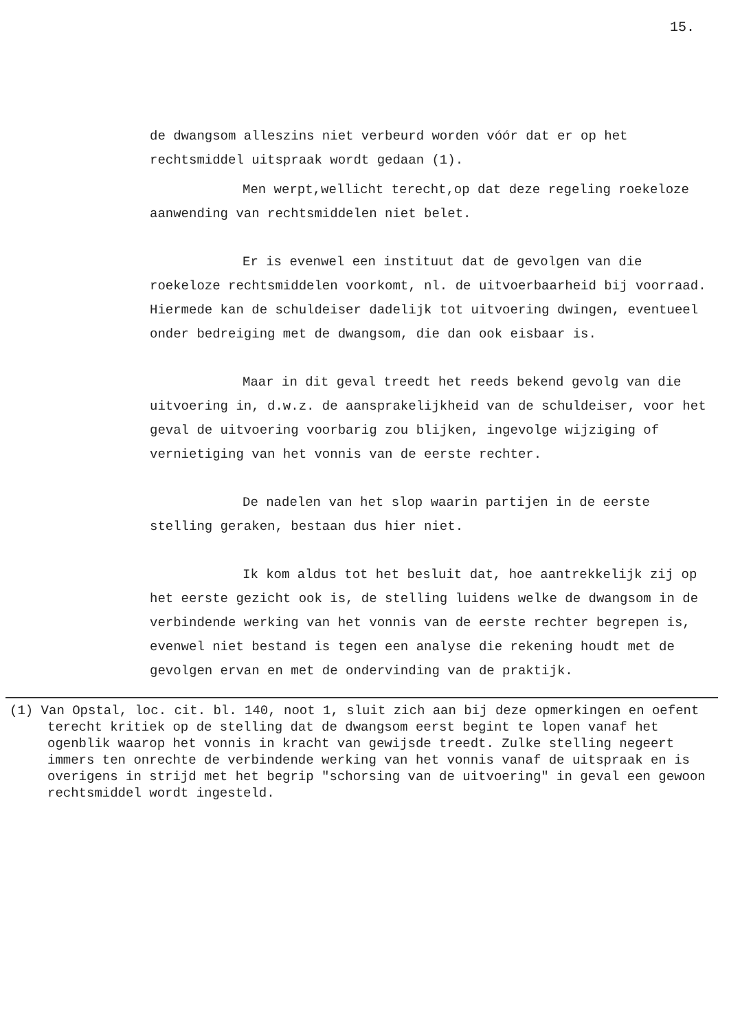15.
de dwangsom alleszins niet verbeurd worden vóór dat er op het rechtsmiddel uitspraak wordt gedaan (1).
Men werpt,wellicht terecht,op dat deze regeling roekeloze aanwending van rechtsmiddelen niet belet.
Er is evenwel een instituut dat de gevolgen van die roekeloze rechtsmiddelen voorkomt, nl. de uitvoerbaarheid bij voorraad. Hiermede kan de schuldeiser dadelijk tot uitvoering dwingen, eventueel onder bedreiging met de dwangsom, die dan ook eisbaar is.
Maar in dit geval treedt het reeds bekend gevolg van die uitvoering in, d.w.z. de aansprakelijkheid van de schuldeiser, voor het geval de uitvoering voorbarig zou blijken, ingevolge wijziging of vernietiging van het vonnis van de eerste rechter.
De nadelen van het slop waarin partijen in de eerste stelling geraken, bestaan dus hier niet.
Ik kom aldus tot het besluit dat, hoe aantrekkelijk zij op het eerste gezicht ook is, de stelling luidens welke de dwangsom in de verbindende werking van het vonnis van de eerste rechter begrepen is, evenwel niet bestand is tegen een analyse die rekening houdt met de gevolgen ervan en met de ondervinding van de praktijk.
(1) Van Opstal, loc. cit. bl. 140, noot 1, sluit zich aan bij deze opmerkingen en oefent terecht kritiek op de stelling dat de dwangsom eerst begint te lopen vanaf het ogenblik waarop het vonnis in kracht van gewijsde treedt. Zulke stelling negeert immers ten onrechte de verbindende werking van het vonnis vanaf de uitspraak en is overigens in strijd met het begrip "schorsing van de uitvoering" in geval een gewoon rechtsmiddel wordt ingesteld.